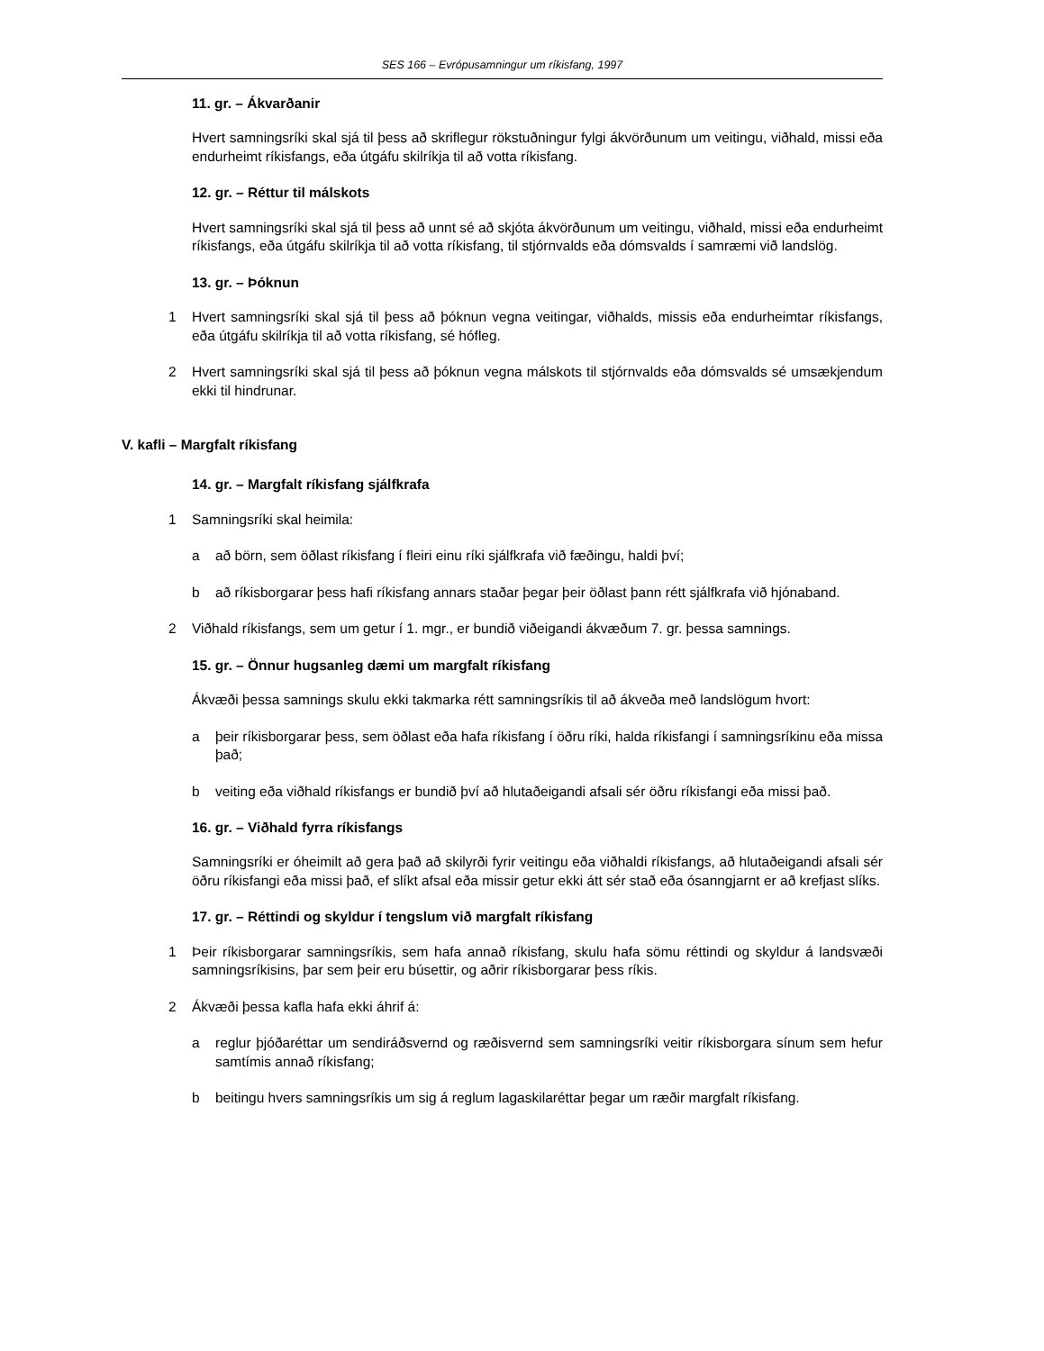SES 166 – Evrópusamningur um ríkisfang, 1997
11. gr. – Ákvarðanir
Hvert samningsríki skal sjá til þess að skriflegur rökstuðningur fylgi ákvörðunum um veitingu, viðhald, missi eða endurheimt ríkisfangs, eða útgáfu skilríkja til að votta ríkisfang.
12. gr. – Réttur til málskots
Hvert samningsríki skal sjá til þess að unnt sé að skjóta ákvörðunum um veitingu, viðhald, missi eða endurheimt ríkisfangs, eða útgáfu skilríkja til að votta ríkisfang, til stjórnvalds eða dómsvalds í samræmi við landslög.
13. gr. – Þóknun
1 Hvert samningsríki skal sjá til þess að þóknun vegna veitingar, viðhalds, missis eða endurheimtar ríkisfangs, eða útgáfu skilríkja til að votta ríkisfang, sé hófleg.
2 Hvert samningsríki skal sjá til þess að þóknun vegna málskots til stjórnvalds eða dómsvalds sé umsækjendum ekki til hindrunar.
V. kafli – Margfalt ríkisfang
14. gr. – Margfalt ríkisfang sjálfkrafa
1 Samningsríki skal heimila:
a að börn, sem öðlast ríkisfang í fleiri einu ríki sjálfkrafa við fæðingu, haldi því;
b að ríkisborgarar þess hafi ríkisfang annars staðar þegar þeir öðlast þann rétt sjálfkrafa við hjónaband.
2 Viðhald ríkisfangs, sem um getur í 1. mgr., er bundið viðeigandi ákvæðum 7. gr. þessa samnings.
15. gr. – Önnur hugsanleg dæmi um margfalt ríkisfang
Ákvæði þessa samnings skulu ekki takmarka rétt samningsríkis til að ákveða með landslögum hvort:
a þeir ríkisborgarar þess, sem öðlast eða hafa ríkisfang í öðru ríki, halda ríkisfangi í samningsríkinu eða missa það;
b veiting eða viðhald ríkisfangs er bundið því að hlutaðeigandi afsali sér öðru ríkisfangi eða missi það.
16. gr. – Viðhald fyrra ríkisfangs
Samningsríki er óheimilt að gera það að skilyrði fyrir veitingu eða viðhaldi ríkisfangs, að hlutaðeigandi afsali sér öðru ríkisfangi eða missi það, ef slíkt afsal eða missir getur ekki átt sér stað eða ósanngjarnt er að krefjast slíks.
17. gr. – Réttindi og skyldur í tengslum við margfalt ríkisfang
1 Þeir ríkisborgarar samningsríkis, sem hafa annað ríkisfang, skulu hafa sömu réttindi og skyldur á landsvæði samningsríkisins, þar sem þeir eru búsettir, og aðrir ríkisborgarar þess ríkis.
2 Ákvæði þessa kafla hafa ekki áhrif á:
a reglur þjóðaréttar um sendiráðsvernd og ræðisvernd sem samningsríki veitir ríkisborgara sínum sem hefur samtímis annað ríkisfang;
b beitingu hvers samningsríkis um sig á reglum lagaskilaréttar þegar um ræðir margfalt ríkisfang.